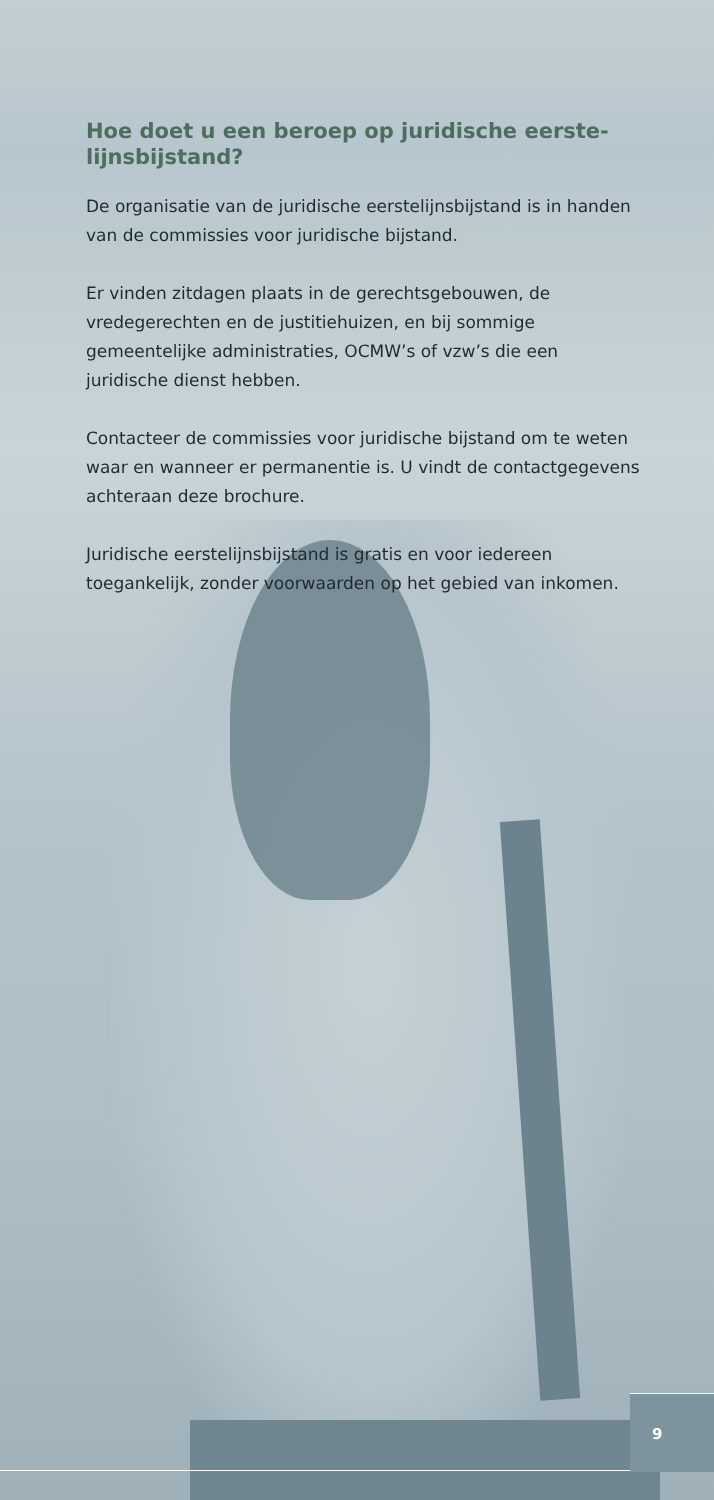Hoe doet u een beroep op juridische eerste-lijnsbijstand?
De organisatie van de juridische eerstelijnsbijstand is in handen van de commissies voor juridische bijstand.
Er vinden zitdagen plaats in de gerechtsgebouwen, de vredegerechten en de justitiehuizen, en bij sommige gemeentelijke administraties, OCMW’s of vzw’s die een juridische dienst hebben.
Contacteer de commissies voor juridische bijstand om te weten waar en wanneer er permanentie is. U vindt de contactgegevens achteraan deze brochure.
Juridische eerstelijnsbijstand is gratis en voor iedereen toegankelijk, zonder voorwaarden op het gebied van inkomen.
9